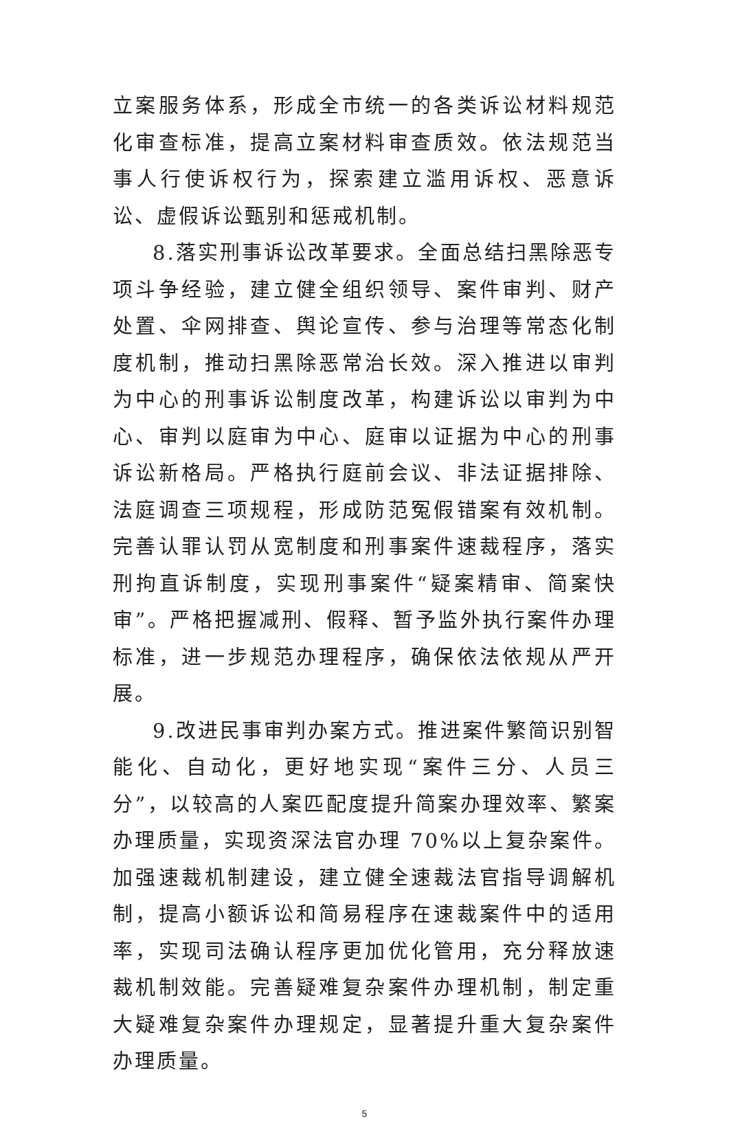立案服务体系，形成全市统一的各类诉讼材料规范化审查标准，提高立案材料审查质效。依法规范当事人行使诉权行为，探索建立滥用诉权、恶意诉讼、虚假诉讼甄别和惩戒机制。
8.落实刑事诉讼改革要求。全面总结扫黑除恶专项斗争经验，建立健全组织领导、案件审判、财产处置、伞网排查、舆论宣传、参与治理等常态化制度机制，推动扫黑除恶常治长效。深入推进以审判为中心的刑事诉讼制度改革，构建诉讼以审判为中心、审判以庭审为中心、庭审以证据为中心的刑事诉讼新格局。严格执行庭前会议、非法证据排除、法庭调查三项规程，形成防范冤假错案有效机制。完善认罪认罚从宽制度和刑事案件速裁程序，落实刑拘直诉制度，实现刑事案件“疑案精审、简案快审”。严格把握减刑、假释、暂予监外执行案件办理标准，进一步规范办理程序，确保依法依规从严开展。
9.改进民事审判办案方式。推进案件繁简识别智能化、自动化，更好地实现“案件三分、人员三分”，以较高的人案匹配度提升简案办理效率、繁案办理质量，实现资深法官办理 70%以上复杂案件。加强速裁机制建设，建立健全速裁法官指导调解机制，提高小额诉讼和简易程序在速裁案件中的适用率，实现司法确认程序更加优化管用，充分释放速裁机制效能。完善疑难复杂案件办理机制，制定重大疑难复杂案件办理规定，显著提升重大复杂案件办理质量。
5